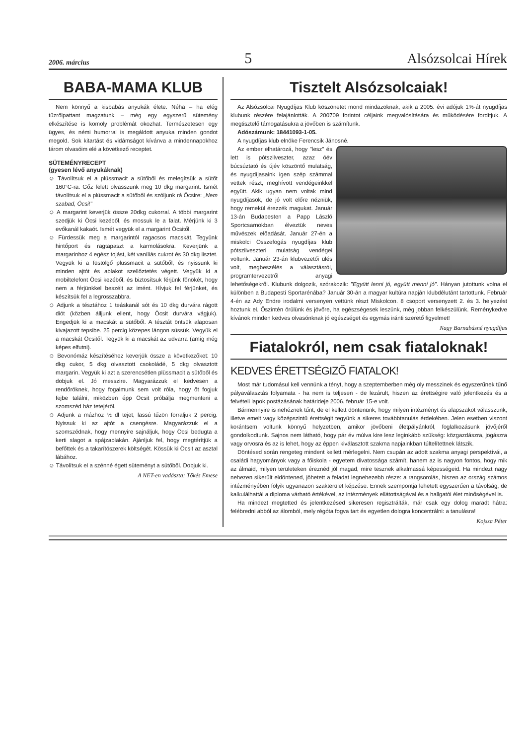2006. március 5 Alsózsolcai Hírek
BABA-MAMA KLUB
Nem könnyű a kisbabás anyukák élete. Néha – ha elég tűzrőlpattant magzatunk – még egy egyszerű sütemény elkészítése is komoly problémát okozhat. Természetesen egy ügyes, és némi humorral is megáldott anyuka minden gondot megold. Sok kitartást és vidámságot kívánva a mindennapokhoz tárom olvasóim elé a következő receptet.
SÜTEMÉNYRECEPT
(gyesen lévő anyukáknak)
☺ Távolítsuk el a plüssmacit a sütőből és melegítsük a sütőt 160°C-ra. Gőz felett olvasszunk meg 10 dkg margarint. Ismét távolítsuk el a plüssmacit a sütőből és szóljunk rá Öcsire: „Nem szabad, Öcsi!”
☺ A margarint keverjük össze 20dkg cukorral. A többi margarint szedjük ki Öcsi kezéből, és mossuk le a falat. Mérjünk ki 3 evőkanál kakaót. Ismét vegyük el a margarint Öcsitől.
☺ Fürdessük meg a margarintól ragacsos macskát. Tegyünk hintőport és ragtapaszt a karmolásokra. Keverjünk a margarinhoz 4 egész tojást, két vaníliás cukrot és 30 dkg lisztet. Vegyük ki a füstölgő plüssmacit a sütőből, és nyissunk ki minden ajtót és ablakot szellőztetés végett. Vegyük ki a mobiltelefont Öcsi kezéből, és biztosítsuk férjünk főnökét, hogy nem a férjünkkel beszélt az imént. Hívjuk fel férjünket, és készítsük fel a legrosszabbra.
☺ Adjunk a tésztához 1 teáskanál sót és 10 dkg durvára rágott diót (közben álljunk ellent, hogy Öcsit durvára vágjuk). Engedjük ki a macskát a sütőből. A tésztát öntsük alaposan kivajazott tepsibe. 25 percig közepes lángon süssük. Vegyük el a macskát Öcsitől. Tegyük ki a macskát az udvarra (amíg még képes elfutni).
☺ Bevonómáz készítéséhez keverjük össze a következőket: 10 dkg cukor, 5 dkg olvasztott csokoládé, 5 dkg olvasztott margarin. Vegyük ki azt a szerencsétlen plüssmacit a sütőből és dobjuk el. Jó messzire. Magyarázzuk el kedvesen a rendőröknek, hogy fogalmunk sem volt róla, hogy őt fogjuk fejbe találni, miközben épp Öcsit próbálja megmenteni a szomszéd ház tetejéről.
☺ Adjunk a mázhoz ½ dl tejet, lassú tűzön forraljuk 2 percig. Nyissuk ki az ajtót a csengésre. Magyarázzuk el a szomszédnak, hogy mennyire sajnáljuk, hogy Öcsi bedugta a kerti slagot a spájzablakán. Ajánljuk fel, hogy megtérítjük a befőttek és a takarítószerek költségét. Kössük ki Öcsit az asztal lábához.
☺ Távolítsuk el a szénné égett süteményt a sütőből. Dobjuk ki.
A NET-en vadászta: Tőkés Emese
Tisztelt Alsózsolcaiak!
Az Alsózsolcai Nyugdíjas Klub köszönetet mond mindazoknak, akik a 2005. évi adójuk 1%-át nyugdíjas klubunk részére felajánlották. A 200709 forintot céljaink megvalósítására és működésére fordítjuk. A megtisztelő támogatásukra a jövőben is számítunk.
Adószámunk: 18441093-1-05.
A nyugdíjas klub elnöke Ferencsik Jánosné.
Az ember elhatározá, hogy "lesz" és lett is pótszilveszter, azaz óév búcsúztató és újév köszöntő mulatság, és nyugdíjasaink igen szép számmal vettek részt, meghívott vendégeinkkel együtt. Akik ugyan nem voltak mind nyugdíjasok, de jó volt előre nézniük, hogy remekül érezzék magukat. Január 13-án Budapesten a Papp László Sportcsarnokban élveztük neves művészek előadását. Január 27-én a miskolci Összefogás nyugdíjas klub pótszilveszteri mulatság vendégei voltunk. Január 23-án klubvezetői ülés volt, megbeszélés a választásról, programtervezetről anyagi lehetőségekről. Klubunk dolgozik, szórakozik: "Együtt lenni jó, együtt menni jó". Hányan jutottunk volna el különben a Budapesti Sportarénába? Január 30-án a magyar kultúra napján klubdélutánt tartottunk. Február 4-én az Ady Endre irodalmi versenyen vettünk részt Miskolcon. 8 csoport versenyzett 2. és 3. helyezést hoztunk el. Őszintén örülünk és jövőre, ha egészségesek leszünk, még jobban felkészülünk. Reménykedve kívánok minden kedves olvasónknak jó egészséget és egymás iránti szerető figyelmet!
Nagy Barnabásné nyugdíjas
Fiatalokról, nem csak fiataloknak!
KEDVES ÉRETTSÉGIZŐ FIATALOK!
Most már tudomásul kell vennünk a tényt, hogy a szeptemberben még oly messzinek és egyszerűnek tűnő pályaválasztás folyamata - ha nem is teljesen - de lezárult, hiszen az érettségire való jelentkezés és a felvételi lapok postázásának határideje 2006. február 15-e volt.
Bármennyire is nehéznek tűnt, de el kellett döntenünk, hogy milyen intézményt és alapszakot válasszunk, illetve emelt vagy középszintű érettségit tegyünk a sikeres továbbtanulás érdekében. Jelen esetben viszont korántsem voltunk könnyű helyzetben, amikor jövőbeni életpályánkról, foglalkozásunk jövőjéről gondolkodtunk. Sajnos nem látható, hogy pár év múlva kire lesz leginkább szükség: közgazdászra, jogászra vagy orvosra és az is lehet, hogy az éppen kiválasztott szakma napjainkban túltelítettnek látszik.
Döntésed során rengeteg mindent kellett mérlegelni. Nem csupán az adott szakma anyagi perspektívái, a családi hagyományok vagy a főiskola - egyetem divatossága számít, hanem az is nagyon fontos, hogy mik az álmaid, milyen területeken éreznéd jól magad, mire tesznek alkalmassá képességeid. Ha mindezt nagy nehezen sikerült eldöntened, jöhetett a feladat legnehezebb része: a rangsorolás, hiszen az ország számos intézményében folyik ugyanazon szakterület képzése. Ennek szempontja lehetett egyszerűen a távolság, de kalkulálhattál a diploma várható értékével, az intézmények ellátottságával és a hallgatói élet minőségével is.
Ha mindezt megtetted és jelentkezésed sikeresen regisztrálták, már csak egy dolog maradt hátra: felébredni abból az álomból, mely régóta fogva tart és egyetlen dologra koncentrálni: a tanulásra!
Kojsza Péter